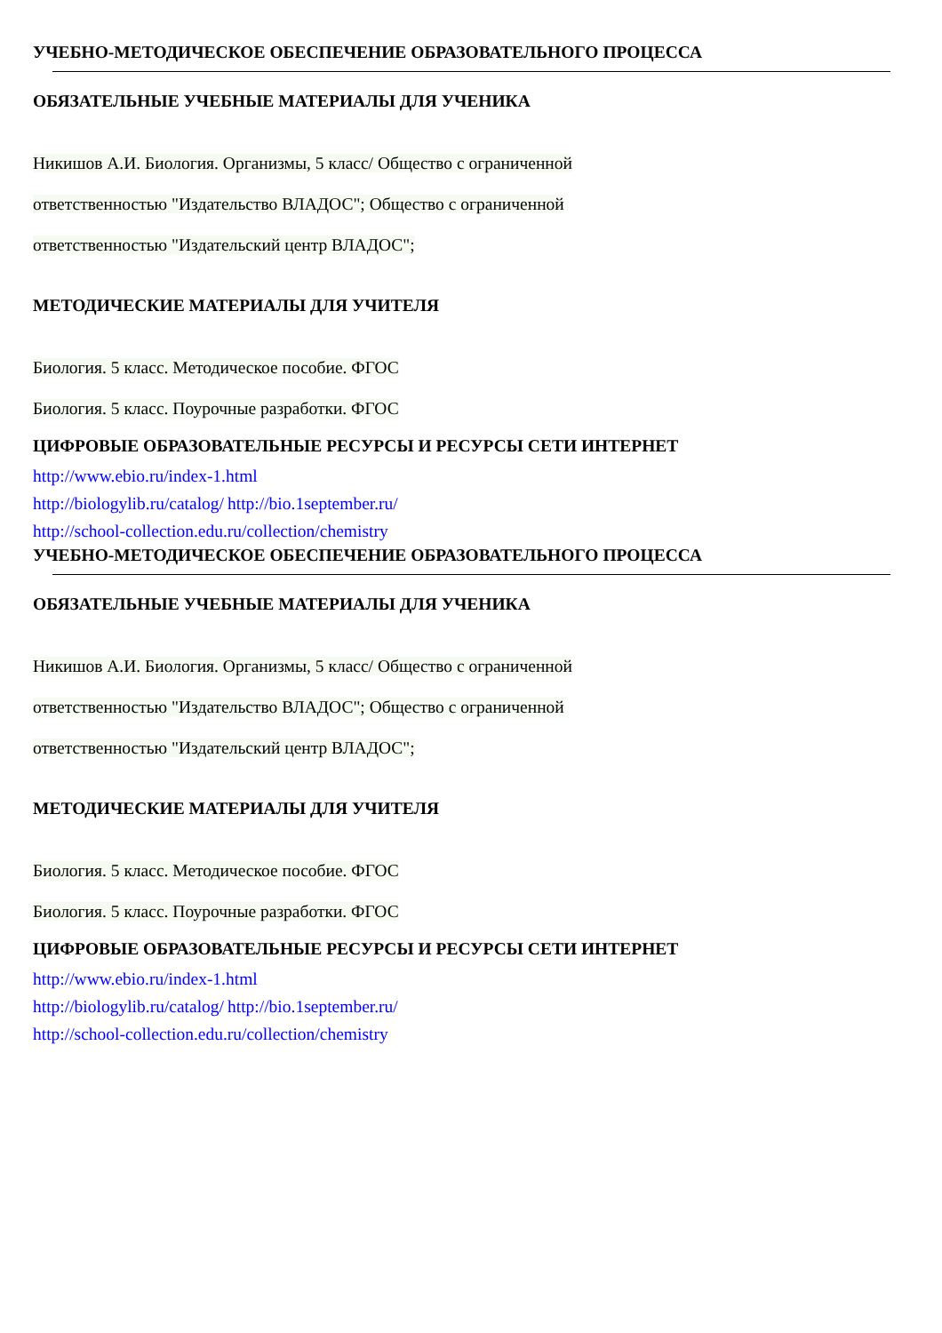УЧЕБНО-МЕТОДИЧЕСКОЕ ОБЕСПЕЧЕНИЕ ОБРАЗОВАТЕЛЬНОГО ПРОЦЕССА
ОБЯЗАТЕЛЬНЫЕ УЧЕБНЫЕ МАТЕРИАЛЫ ДЛЯ УЧЕНИКА
Никишов А.И. Биология. Организмы, 5 класс/ Общество с ограниченной
ответственностью "Издательство ВЛАДОС"; Общество с ограниченной
ответственностью "Издательский центр ВЛАДОС";
МЕТОДИЧЕСКИЕ МАТЕРИАЛЫ ДЛЯ УЧИТЕЛЯ
Биология. 5 класс. Методическое пособие. ФГОС
Биология. 5 класс. Поурочные разработки. ФГОС
ЦИФРОВЫЕ ОБРАЗОВАТЕЛЬНЫЕ РЕСУРСЫ И РЕСУРСЫ СЕТИ ИНТЕРНЕТ
http://www.ebio.ru/index-1.html
http://biologylib.ru/catalog/ http://bio.1september.ru/
http://school-collection.edu.ru/collection/chemistry
УЧЕБНО-МЕТОДИЧЕСКОЕ ОБЕСПЕЧЕНИЕ ОБРАЗОВАТЕЛЬНОГО ПРОЦЕССА
ОБЯЗАТЕЛЬНЫЕ УЧЕБНЫЕ МАТЕРИАЛЫ ДЛЯ УЧЕНИКА
Никишов А.И. Биология. Организмы, 5 класс/ Общество с ограниченной
ответственностью "Издательство ВЛАДОС"; Общество с ограниченной
ответственностью "Издательский центр ВЛАДОС";
МЕТОДИЧЕСКИЕ МАТЕРИАЛЫ ДЛЯ УЧИТЕЛЯ
Биология. 5 класс. Методическое пособие. ФГОС
Биология. 5 класс. Поурочные разработки. ФГОС
ЦИФРОВЫЕ ОБРАЗОВАТЕЛЬНЫЕ РЕСУРСЫ И РЕСУРСЫ СЕТИ ИНТЕРНЕТ
http://www.ebio.ru/index-1.html
http://biologylib.ru/catalog/ http://bio.1september.ru/
http://school-collection.edu.ru/collection/chemistry